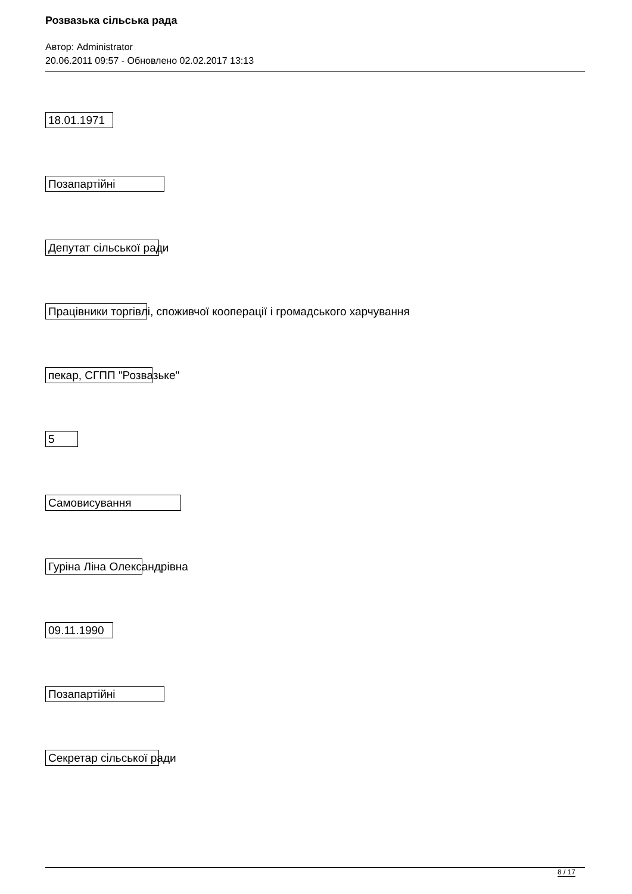Розвазька сільська рада
Автор: Administrator
20.06.2011 09:57 - Обновлено 02.02.2017 13:13
18.01.1971
Позапартійні
Депутат сільської ради
Працівники торгівлі, споживчої кооперації і громадського харчування
пекар, СГПП "Розвазьке"
5
Самовисування
Гуріна Ліна Олександрівна
09.11.1990
Позапартійні
Секретар сільської ради
8 / 17